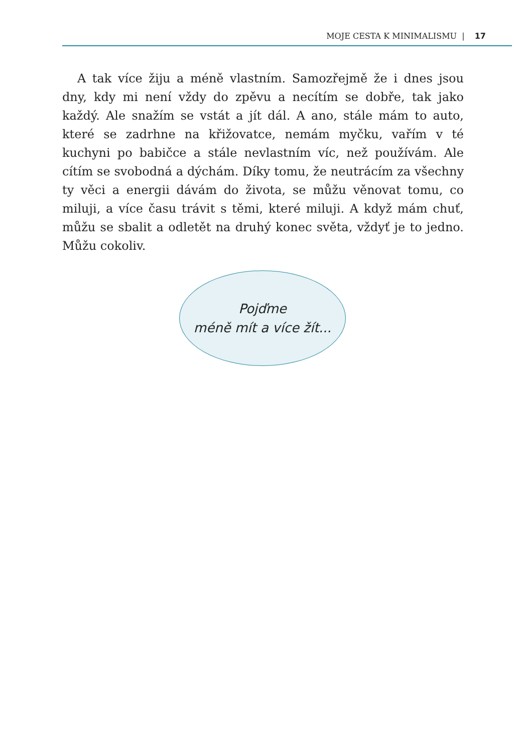MOJE CESTA K MINIMALISMU | 17
A tak více žiju a méně vlastním. Samozřejmě že i dnes jsou dny, kdy mi není vždy do zpěvu a necítím se dobře, tak jako každý. Ale snažím se vstát a jít dál. A ano, stále mám to auto, které se zadrhne na křižovatce, nemám myčku, vařím v té kuchyni po babičce a stále nevlastním víc, než používám. Ale cítím se svobodná a dýchám. Díky tomu, že neutrácím za všechny ty věci a energii dávám do života, se můžu věnovat tomu, co miluji, a více času trávit s těmi, které miluji. A když mám chuť, můžu se sbalit a odletět na druhý konec světa, vždyť je to jedno. Můžu cokoliv.
Pojďme
méně mít a více žít...